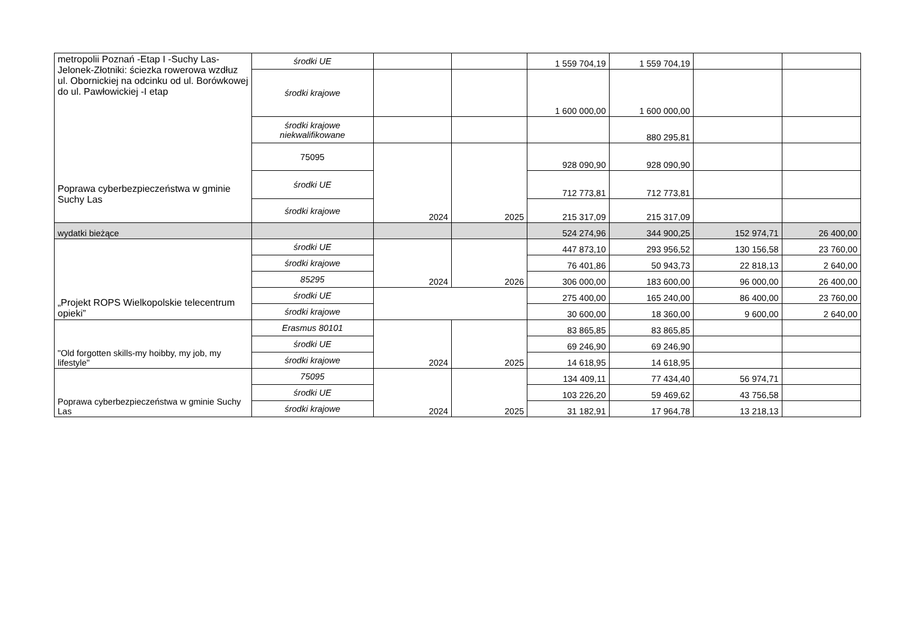| metropolii Poznań -Etap I -Suchy Las-Jelonek-Złotniki: ściezka rowerowa wzdłuz ul. Obornickiej na odcinku od ul. Borówkowej do ul. Pawłowickiej -I etap Poprawa cyberbezpieczeństwa w gminie Suchy Las | środki UE | | | 1 559 704,19 | 1 559 704,19 | | |
| | środki krajowe | | | 1 600 000,00 | 1 600 000,00 | | |
| | środki krajowe niekwalifikowane | | | | 880 295,81 | | |
| | 75095 | 2024 | 2025 | 928 090,90 | 928 090,90 | | |
| | środki UE | | | 712 773,81 | 712 773,81 | | |
| | środki krajowe | | | 215 317,09 | 215 317,09 | | |
| wydatki bieżące | | | | 524 274,96 | 344 900,25 | 152 974,71 | 26 400,00 |
| „Projekt ROPS Wielkopolskie telecentrum opieki” | środki UE | 2024 | 2026 | 447 873,10 | 293 956,52 | 130 156,58 | 23 760,00 |
| | środki krajowe | | | 76 401,86 | 50 943,73 | 22 818,13 | 2 640,00 |
| | 85295 | | | 306 000,00 | 183 600,00 | 96 000,00 | 26 400,00 |
| | środki UE | | | 275 400,00 | 165 240,00 | 86 400,00 | 23 760,00 |
| | środki krajowe | | | 30 600,00 | 18 360,00 | 9 600,00 | 2 640,00 |
| "Old forgotten skills-my hoibby, my job, my lifestyle" | Erasmus 80101 | 2024 | 2025 | 83 865,85 | 83 865,85 | | |
| | środki UE | | | 69 246,90 | 69 246,90 | | |
| | środki krajowe | | | 14 618,95 | 14 618,95 | | |
| Poprawa cyberbezpieczeństwa w gminie Suchy Las | 75095 | 2024 | 2025 | 134 409,11 | 77 434,40 | 56 974,71 | |
| | środki UE | | | 103 226,20 | 59 469,62 | 43 756,58 | |
| | środki krajowe | | | 31 182,91 | 17 964,78 | 13 218,13 | |